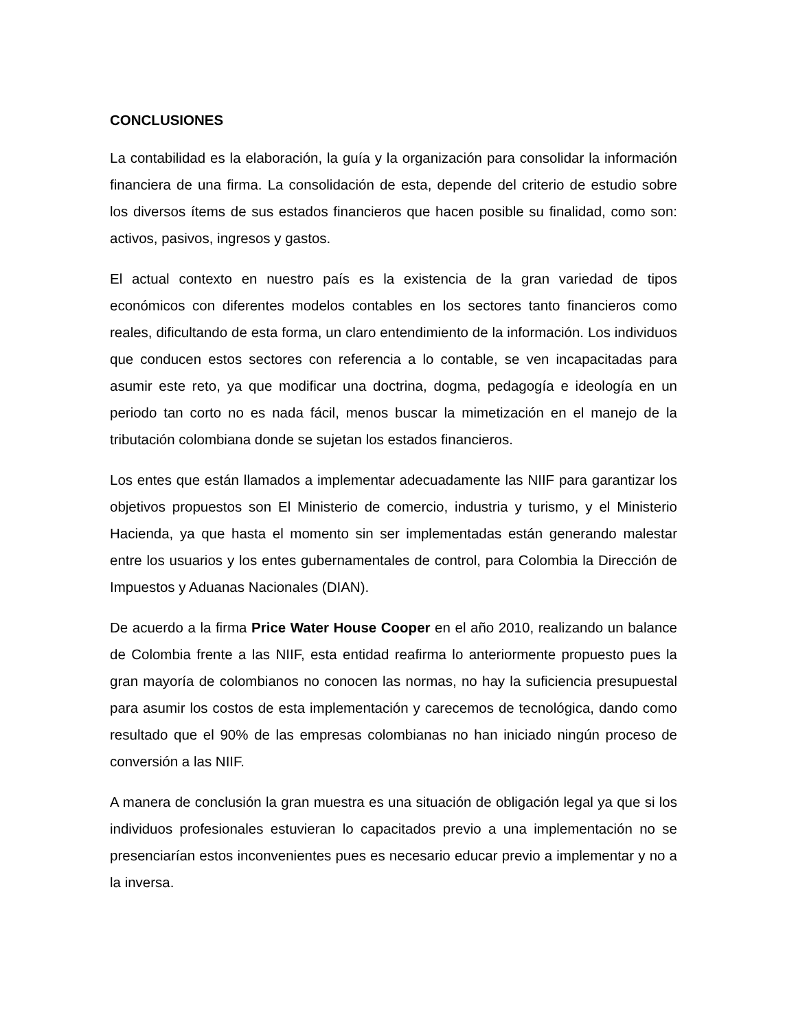CONCLUSIONES
La contabilidad es la elaboración, la guía y la organización para consolidar la información financiera de una firma. La consolidación de esta, depende del criterio de estudio sobre los diversos ítems de sus estados financieros que hacen posible su finalidad, como son: activos, pasivos, ingresos y gastos.
El actual contexto en nuestro país es la existencia de la gran variedad de tipos económicos con diferentes modelos contables en los sectores tanto financieros como reales, dificultando de esta forma, un claro entendimiento de la información. Los individuos que conducen estos sectores con referencia a lo contable, se ven incapacitadas para asumir este reto, ya que modificar una doctrina, dogma, pedagogía e ideología en un periodo tan corto no es nada fácil, menos buscar la mimetización en el manejo de la tributación colombiana donde se sujetan los estados financieros.
Los entes que están llamados a implementar adecuadamente las NIIF para garantizar los objetivos propuestos son El Ministerio de comercio, industria y turismo, y el Ministerio Hacienda, ya que hasta el momento sin ser implementadas están generando malestar entre los usuarios y los entes gubernamentales de control, para Colombia la Dirección de Impuestos y Aduanas Nacionales (DIAN).
De acuerdo a la firma Price Water House Cooper en el año 2010, realizando un balance de Colombia frente a las NIIF, esta entidad reafirma lo anteriormente propuesto pues la gran mayoría de colombianos no conocen las normas, no hay la suficiencia presupuestal para asumir los costos de esta implementación y carecemos de tecnológica, dando como resultado que el 90% de las empresas colombianas no han iniciado ningún proceso de conversión a las NIIF.
A manera de conclusión la gran muestra es una situación de obligación legal ya que si los individuos profesionales estuvieran lo capacitados previo a una implementación no se presenciarían estos inconvenientes pues es necesario educar previo a implementar y no a la inversa.